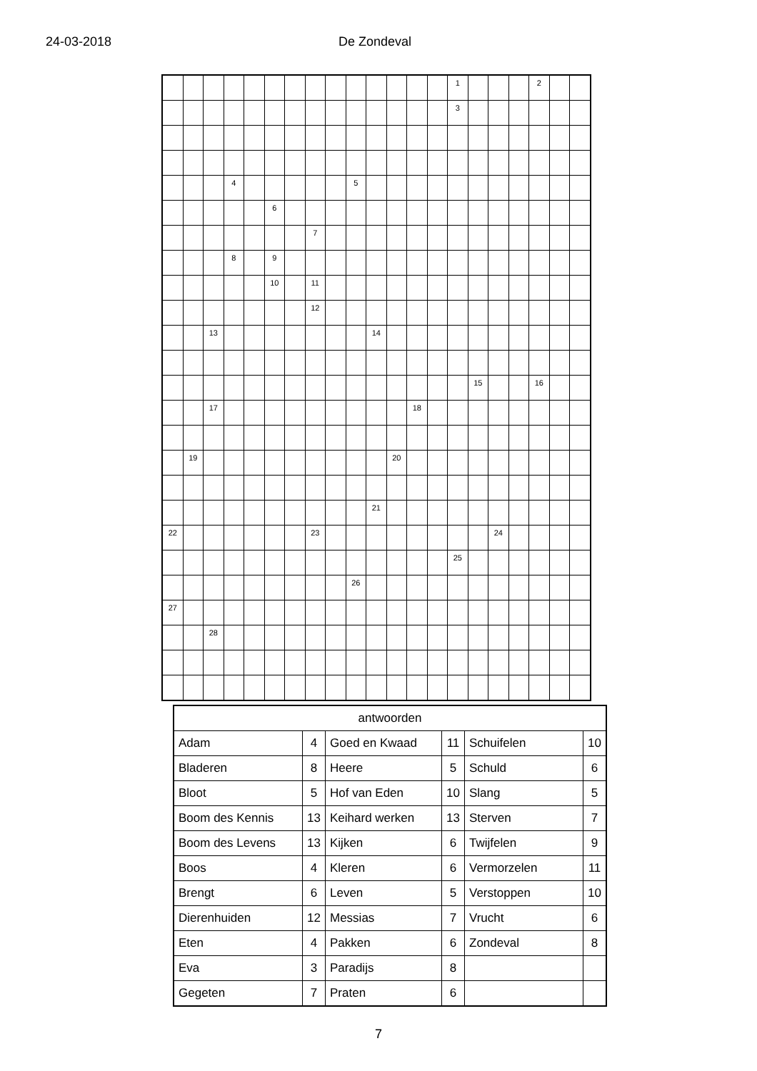24-03-2018 De Zondeval
| | | | | | | | | | | | | | | 1 | | | | 2 | | |
| | | | | | | | | | | | | | | 3 | | | | | | |
| | | | 4 | | | | | | 5 | | | | | | | | | | | |
| | | | | | 6 | | | | | | | | | | | | | | | |
| | | | | | | | 7 | | | | | | | | | | | | | |
| | | | 8 | | 9 | | | | | | | | | | | | | | | |
| | | | | | 10 | | 11 | | | | | | | | | | | | | |
| | | | | | | | 12 | | | | | | | | | | | | | |
| | | 13 | | | | | | | | 14 | | | | | | | | | | |
| | | | | | | | | | | | | | | | 15 | | | 16 | | |
| | | 17 | | | | | | | | | | 18 | | | | | | | | |
| | 19 | | | | | | | | | | 20 | | | | | | | | | |
| | | | | | | | | | | 21 | | | | | | | | | | |
| 22 | | | | | | | 23 | | | | | | | | | 24 | | | | |
| | | | | | | | | | | | | | | 25 | | | | | | |
| | | | | | | | | | 26 | | | | | | | | | | | |
| 27 | | | | | | | | | | | | | | | | | | | | |
| | | 28 | | | | | | | | | | | | | | | | | | |
| antwoorden | | | | | |
| --- | --- | --- | --- | --- | --- |
| Adam | 4 | Goed en Kwaad | 11 | Schuifelen | 10 |
| Bladeren | 8 | Heere | 5 | Schuld | 6 |
| Bloot | 5 | Hof van Eden | 10 | Slang | 5 |
| Boom des Kennis | 13 | Keihard werken | 13 | Sterven | 7 |
| Boom des Levens | 13 | Kijken | 6 | Twijfelen | 9 |
| Boos | 4 | Kleren | 6 | Vermorzelen | 11 |
| Brengt | 6 | Leven | 5 | Verstoppen | 10 |
| Dierenhuiden | 12 | Messias | 7 | Vrucht | 6 |
| Eten | 4 | Pakken | 6 | Zondeval | 8 |
| Eva | 3 | Paradijs | 8 | | |
| Gegeten | 7 | Praten | 6 | | |
7